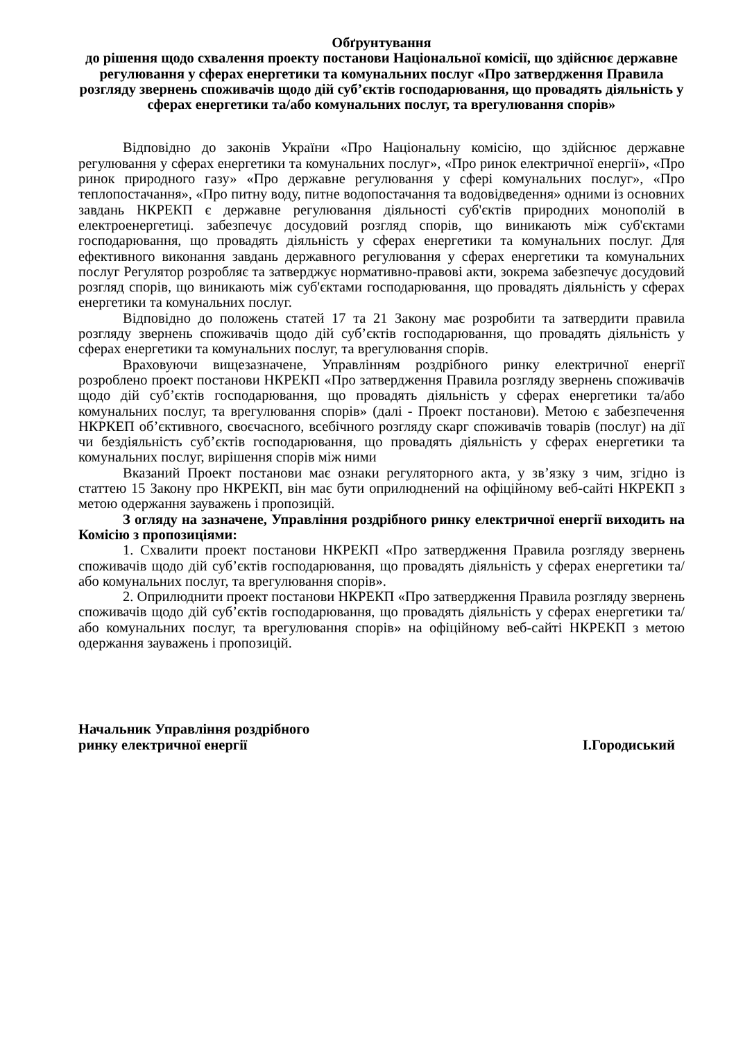Обґрунтування
до рішення щодо схвалення проекту постанови Національної комісії, що здійснює державне регулювання у сферах енергетики та комунальних послуг «Про затвердження Правила розгляду звернень споживачів щодо дій суб’єктів господарювання, що провадять діяльність у сферах енергетики та/або комунальних послуг, та врегулювання спорів»
Відповідно до законів України «Про Національну комісію, що здійснює державне регулювання у сферах енергетики та комунальних послуг», «Про ринок електричної енергії», «Про ринок природного газу» «Про державне регулювання у сфері комунальних послуг», «Про теплопостачання», «Про питну воду, питне водопостачання та водовідведення» одними із основних завдань НКРЕКП є державне регулювання діяльності суб'єктів природних монополій в електроенергетиці. забезпечує досудовий розгляд спорів, що виникають між суб'єктами господарювання, що провадять діяльність у сферах енергетики та комунальних послуг. Для ефективного виконання завдань державного регулювання у сферах енергетики та комунальних послуг Регулятор розробляє та затверджує нормативно-правові акти, зокрема забезпечує досудовий розгляд спорів, що виникають між суб'єктами господарювання, що провадять діяльність у сферах енергетики та комунальних послуг.
Відповідно до положень статей 17 та 21 Закону має розробити та затвердити правила розгляду звернень споживачів щодо дій суб’єктів господарювання, що провадять діяльність у сферах енергетики та комунальних послуг, та врегулювання спорів.
Враховуючи вищезазначене, Управлінням роздрібного ринку електричної енергії розроблено проект постанови НКРЕКП «Про затвердження Правила розгляду звернень споживачів щодо дій суб’єктів господарювання, що провадять діяльність у сферах енергетики та/або комунальних послуг, та врегулювання спорів» (далі - Проект постанови). Метою є забезпечення НКРКЕП об’єктивного, своєчасного, всебічного розгляду скарг споживачів товарів (послуг) на дії чи бездіяльність суб’єктів господарювання, що провадять діяльність у сферах енергетики та комунальних послуг, вирішення спорів між ними
Вказаний Проект постанови має ознаки регуляторного акта, у зв’язку з чим, згідно із статтею 15 Закону про НКРЕКП, він має бути оприлюднений на офіційному веб-сайті НКРЕКП з метою одержання зауважень і пропозицій.
З огляду на зазначене, Управління роздрібного ринку електричної енергії виходить на Комісію з пропозиціями:
1. Схвалити проект постанови НКРЕКП «Про затвердження Правила розгляду звернень споживачів щодо дій суб’єктів господарювання, що провадять діяльність у сферах енергетики та/або комунальних послуг, та врегулювання спорів».
2. Оприлюднити проект постанови НКРЕКП «Про затвердження Правила розгляду звернень споживачів щодо дій суб’єктів господарювання, що провадять діяльність у сферах енергетики та/або комунальних послуг, та врегулювання спорів» на офіційному веб-сайті НКРЕКП з метою одержання зауважень і пропозицій.
Начальник Управління роздрібного
ринку електричної енергії
І.Городиський